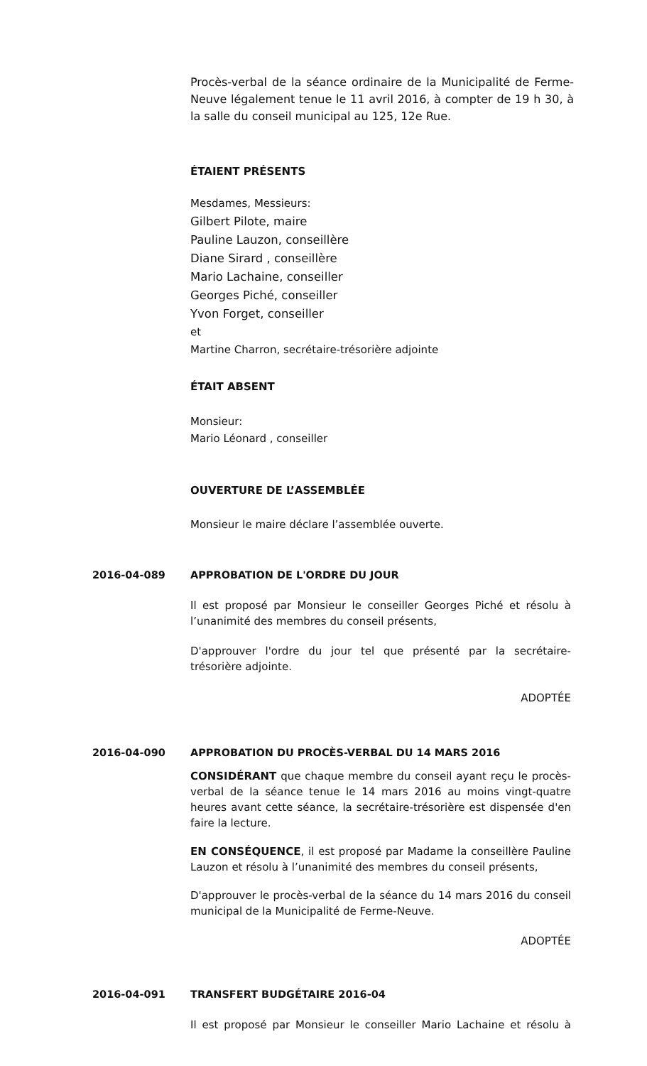Procès-verbal de la séance ordinaire de la Municipalité de Ferme-Neuve légalement tenue le 11 avril 2016, à compter de 19 h 30, à la salle du conseil municipal au 125, 12e Rue.
ÉTAIENT PRÉSENTS
Mesdames, Messieurs:
Gilbert Pilote, maire
Pauline Lauzon, conseillère
Diane Sirard , conseillère
Mario Lachaine, conseiller
Georges Piché, conseiller
Yvon Forget, conseiller
et
Martine Charron, secrétaire-trésorière adjointe
ÉTAIT ABSENT
Monsieur:
Mario Léonard , conseiller
OUVERTURE DE L’ASSEMBLÉE
Monsieur le maire déclare l’assemblée ouverte.
2016-04-089 APPROBATION DE L'ORDRE DU JOUR
Il est proposé par Monsieur le conseiller Georges Piché et résolu à l’unanimité des membres du conseil présents,
D'approuver l'ordre du jour tel que présenté par la secrétaire-trésorière adjointe.
ADOPTÉE
2016-04-090 APPROBATION DU PROCÈS-VERBAL DU 14 MARS 2016
CONSIDÉRANT que chaque membre du conseil ayant reçu le procès-verbal de la séance tenue le 14 mars 2016 au moins vingt-quatre heures avant cette séance, la secrétaire-trésorière est dispensée d'en faire la lecture.
EN CONSÉQUENCE, il est proposé par Madame la conseillère Pauline Lauzon et résolu à l’unanimité des membres du conseil présents,
D'approuver le procès-verbal de la séance du 14 mars 2016 du conseil municipal de la Municipalité de Ferme-Neuve.
ADOPTÉE
2016-04-091 TRANSFERT BUDGÉTAIRE 2016-04
Il est proposé par Monsieur le conseiller Mario Lachaine et résolu à